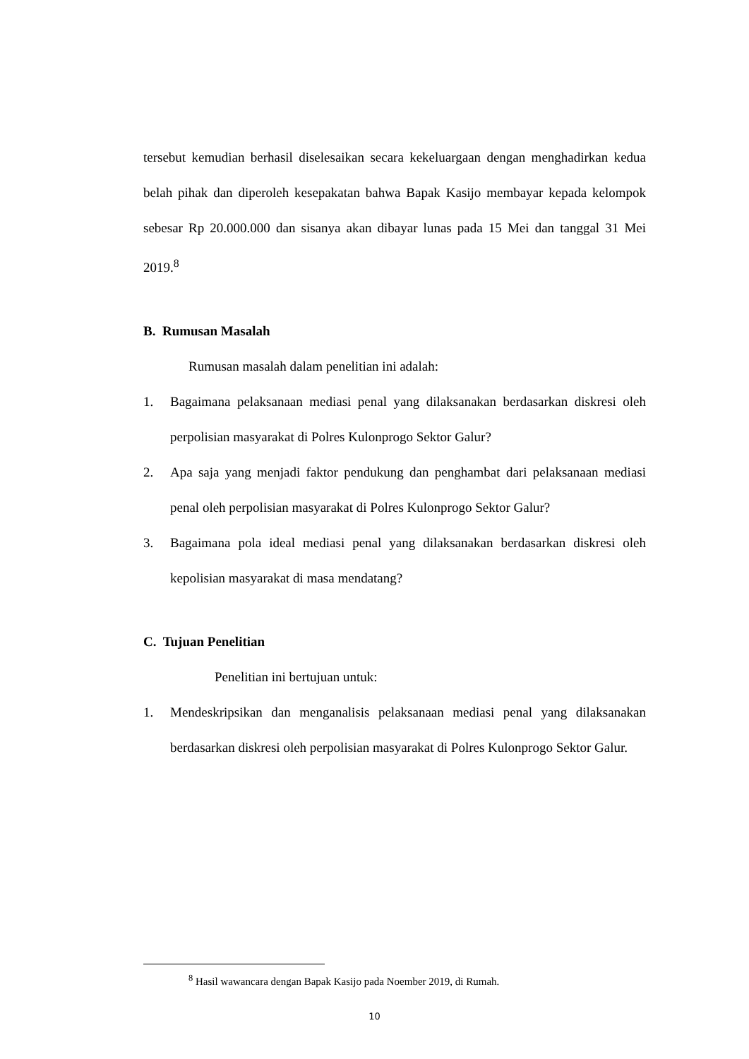tersebut kemudian berhasil diselesaikan secara kekeluargaan dengan menghadirkan kedua belah pihak dan diperoleh kesepakatan bahwa Bapak Kasijo membayar kepada kelompok sebesar Rp 20.000.000 dan sisanya akan dibayar lunas pada 15 Mei dan tanggal 31 Mei 2019.<sup>8</sup>
B. Rumusan Masalah
Rumusan masalah dalam penelitian ini adalah:
1. Bagaimana pelaksanaan mediasi penal yang dilaksanakan berdasarkan diskresi oleh perpolisian masyarakat di Polres Kulonprogo Sektor Galur?
2. Apa saja yang menjadi faktor pendukung dan penghambat dari pelaksanaan mediasi penal oleh perpolisian masyarakat di Polres Kulonprogo Sektor Galur?
3. Bagaimana pola ideal mediasi penal yang dilaksanakan berdasarkan diskresi oleh kepolisian masyarakat di masa mendatang?
C. Tujuan Penelitian
Penelitian ini bertujuan untuk:
1. Mendeskripsikan dan menganalisis pelaksanaan mediasi penal yang dilaksanakan berdasarkan diskresi oleh perpolisian masyarakat di Polres Kulonprogo Sektor Galur.
<sup>8</sup> Hasil wawancara dengan Bapak Kasijo pada Noember 2019, di Rumah.
10